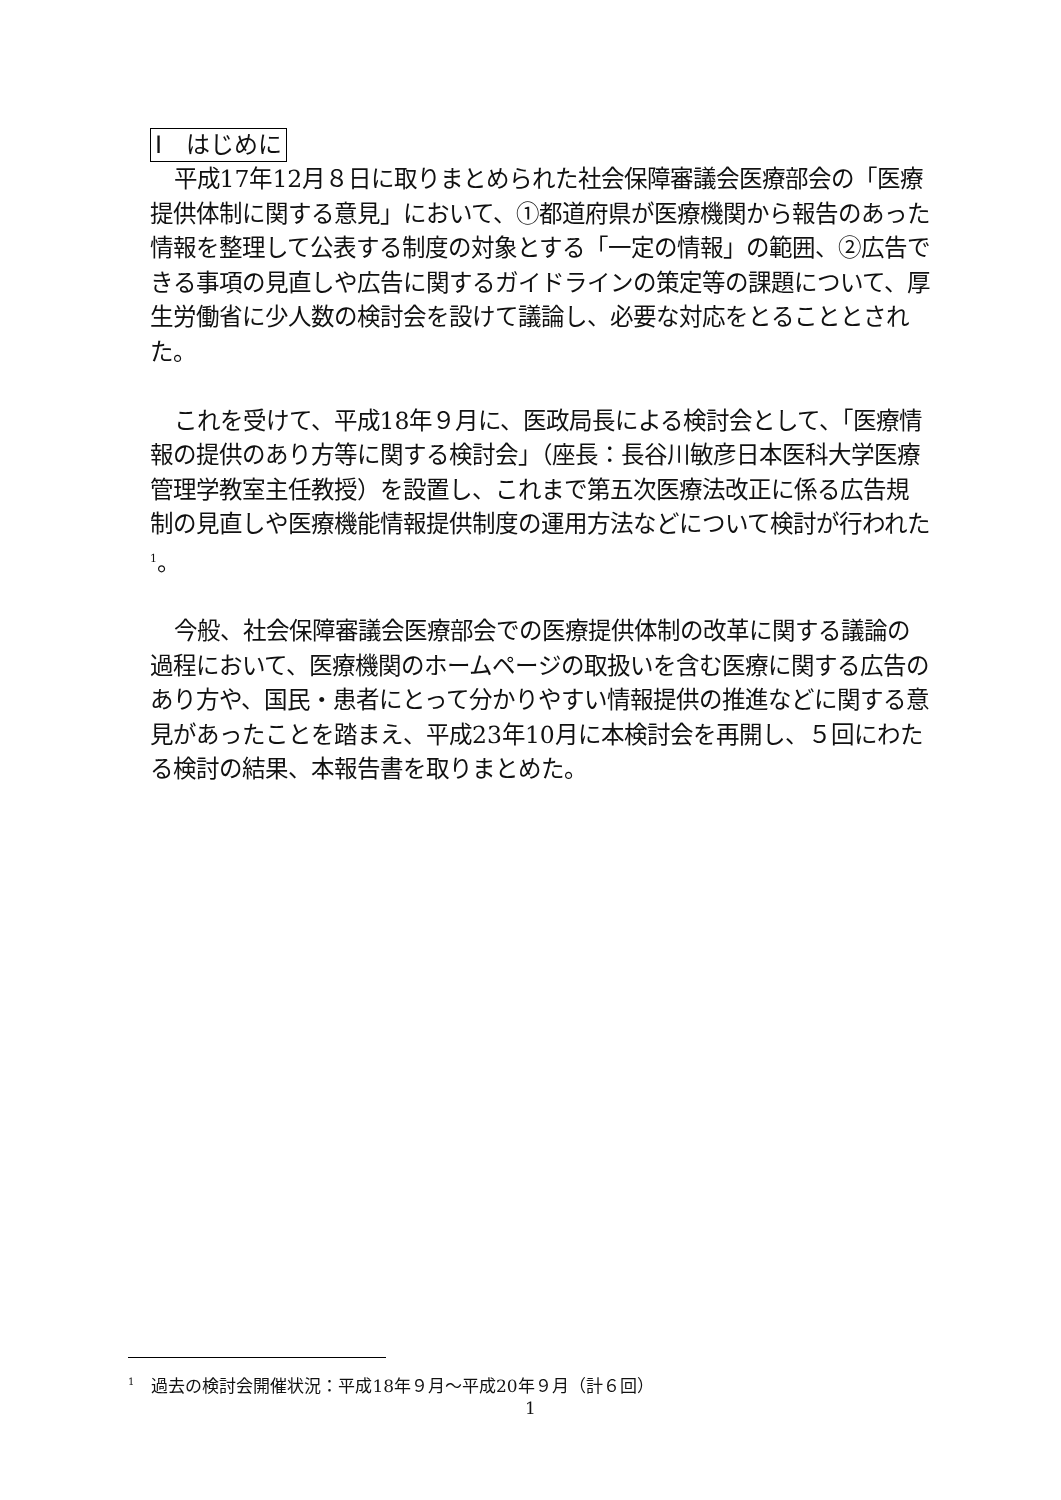Ⅰ　はじめに
平成17年12月８日に取りまとめられた社会保障審議会医療部会の「医療提供体制に関する意見」において、①都道府県が医療機関から報告のあった情報を整理して公表する制度の対象とする「一定の情報」の範囲、②広告できる事項の見直しや広告に関するガイドラインの策定等の課題について、厚生労働省に少人数の検討会を設けて議論し、必要な対応をとることとされた。
これを受けて、平成18年９月に、医政局長による検討会として、「医療情報の提供のあり方等に関する検討会」（座長：長谷川敏彦日本医科大学医療管理学教室主任教授）を設置し、これまで第五次医療法改正に係る広告規制の見直しや医療機能情報提供制度の運用方法などについて検討が行われた<sup>1</sup>。
今般、社会保障審議会医療部会での医療提供体制の改革に関する議論の過程において、医療機関のホームページの取扱いを含む医療に関する広告のあり方や、国民・患者にとって分かりやすい情報提供の推進などに関する意見があったことを踏まえ、平成23年10月に本検討会を再開し、５回にわたる検討の結果、本報告書を取りまとめた。
<sup>1</sup>　過去の検討会開催状況：平成18年９月～平成20年９月（計６回）
1